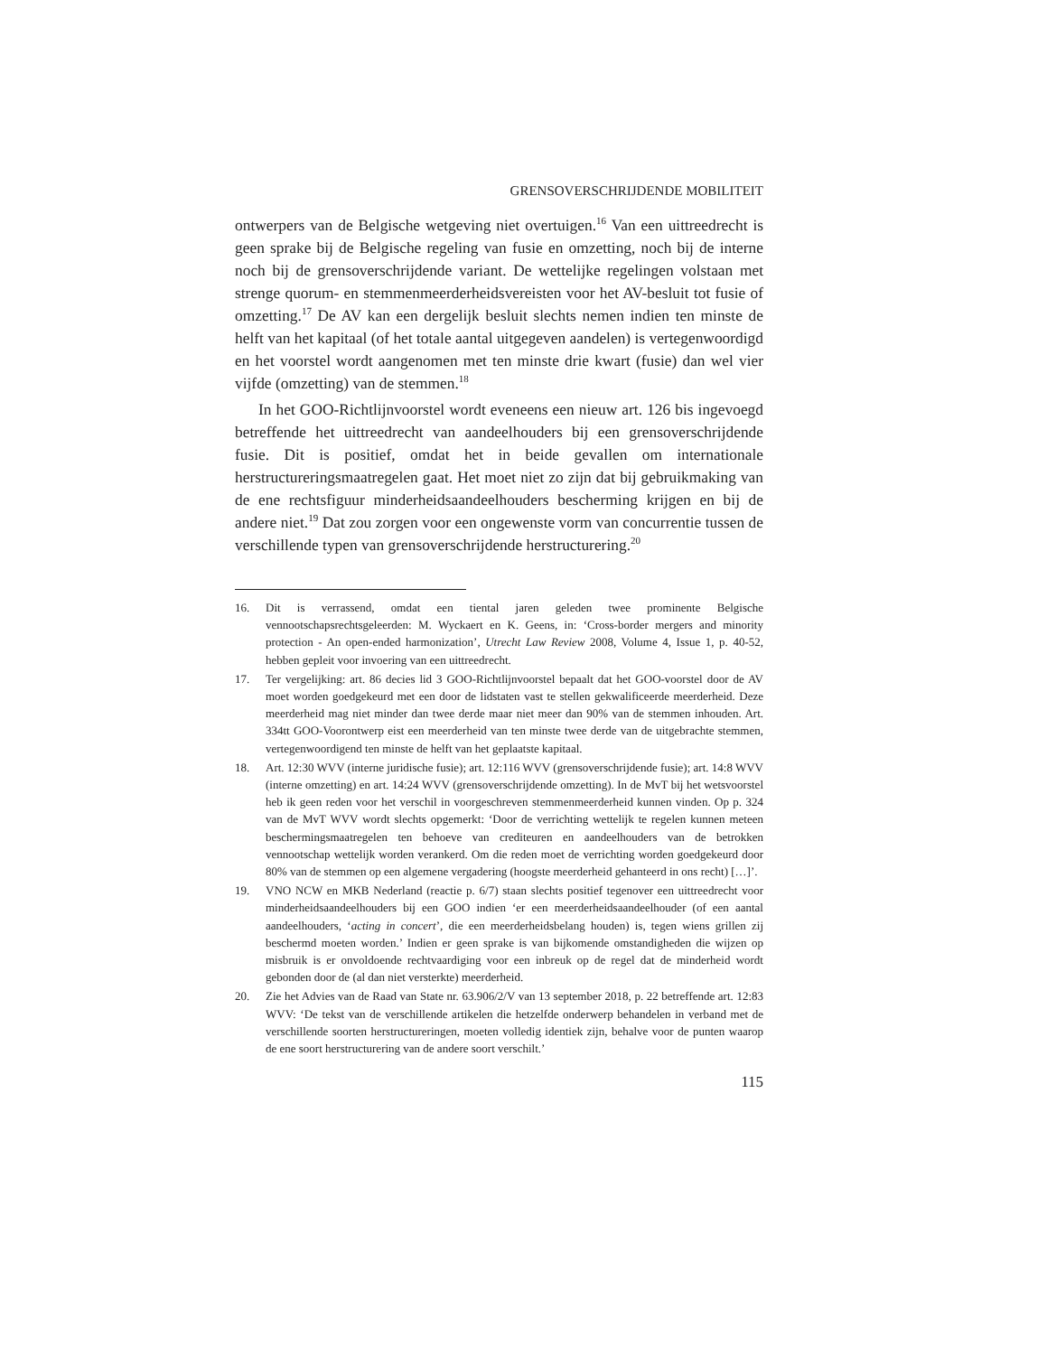GRENSOVERSCHRIJDENDE MOBILITEIT
ontwerpers van de Belgische wetgeving niet overtuigen.<sup>16</sup> Van een uittreedrecht is geen sprake bij de Belgische regeling van fusie en omzetting, noch bij de interne noch bij de grensoverschrijdende variant. De wettelijke regelingen volstaan met strenge quorum- en stemmenmeerderheidsvereisten voor het AV-besluit tot fusie of omzetting.<sup>17</sup> De AV kan een dergelijk besluit slechts nemen indien ten minste de helft van het kapitaal (of het totale aantal uitgegeven aandelen) is vertegenwoordigd en het voorstel wordt aangenomen met ten minste drie kwart (fusie) dan wel vier vijfde (omzetting) van de stemmen.<sup>18</sup>
In het GOO-Richtlijnvoorstel wordt eveneens een nieuw art. 126 bis ingevoegd betreffende het uittreedrecht van aandeelhouders bij een grensoverschrijdende fusie. Dit is positief, omdat het in beide gevallen om internationale herstructureringsmaatregelen gaat. Het moet niet zo zijn dat bij gebruikmaking van de ene rechtsfiguur minderheidsaandeelhouders bescherming krijgen en bij de andere niet.<sup>19</sup> Dat zou zorgen voor een ongewenste vorm van concurrentie tussen de verschillende typen van grensoverschrijdende herstructurering.<sup>20</sup>
16. Dit is verrassend, omdat een tiental jaren geleden twee prominente Belgische vennootschapsrechtsgeleerden: M. Wyckaert en K. Geens, in: ‘Cross-border mergers and minority protection - An open-ended harmonization’, Utrecht Law Review 2008, Volume 4, Issue 1, p. 40-52, hebben gepleit voor invoering van een uittreedrecht.
17. Ter vergelijking: art. 86 decies lid 3 GOO-Richtlijnvoorstel bepaalt dat het GOO-voorstel door de AV moet worden goedgekeurd met een door de lidstaten vast te stellen gekwalificeerde meerderheid. Deze meerderheid mag niet minder dan twee derde maar niet meer dan 90% van de stemmen inhouden. Art. 334tt GOO-Voorontwerp eist een meerderheid van ten minste twee derde van de uitgebrachte stemmen, vertegenwoordigend ten minste de helft van het geplaatste kapitaal.
18. Art. 12:30 WVV (interne juridische fusie); art. 12:116 WVV (grensoverschrijdende fusie); art. 14:8 WVV (interne omzetting) en art. 14:24 WVV (grensoverschrijdende omzetting). In de MvT bij het wetsvoorstel heb ik geen reden voor het verschil in voorgeschreven stemmenmeerderheid kunnen vinden. Op p. 324 van de MvT WVV wordt slechts opgemerkt: ‘Door de verrichting wettelijk te regelen kunnen meteen beschermingsmaatregelen ten behoeve van crediteuren en aandeelhouders van de betrokken vennootschap wettelijk worden verankerd. Om die reden moet de verrichting worden goedgekeurd door 80% van de stemmen op een algemene vergadering (hoogste meerderheid gehanteerd in ons recht) […]’.
19. VNO NCW en MKB Nederland (reactie p. 6/7) staan slechts positief tegenover een uittreedrecht voor minderheidsaandeelhouders bij een GOO indien ‘er een meerderheidsaandeelhouder (of een aantal aandeelhouders, ‘acting in concert’, die een meerderheidsbelang houden) is, tegen wiens grillen zij beschermd moeten worden.’ Indien er geen sprake is van bijkomende omstandigheden die wijzen op misbruik is er onvoldoende rechtvaardiging voor een inbreuk op de regel dat de minderheid wordt gebonden door de (al dan niet versterkte) meerderheid.
20. Zie het Advies van de Raad van State nr. 63.906/2/V van 13 september 2018, p. 22 betreffende art. 12:83 WVV: ‘De tekst van de verschillende artikelen die hetzelfde onderwerp behandelen in verband met de verschillende soorten herstructureringen, moeten volledig identiek zijn, behalve voor de punten waarop de ene soort herstructurering van de andere soort verschilt.’
115